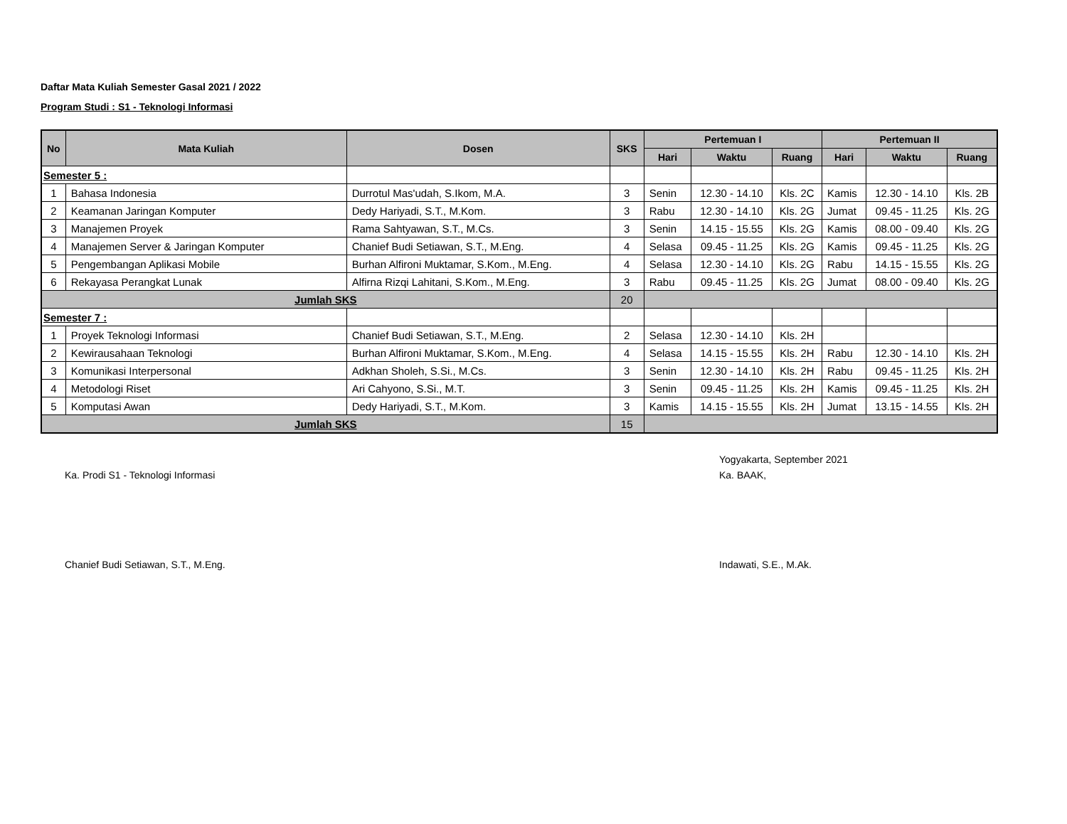Daftar Mata Kuliah Semester Gasal 2021 / 2022
Program Studi : S1 - Teknologi Informasi
| No | Mata Kuliah | Dosen | SKS | Pertemuan I | | | Pertemuan II | | |
| --- | --- | --- | --- | --- | --- | --- | --- | --- | --- |
| | | | | Hari | Waktu | Ruang | Hari | Waktu | Ruang |
| Semester 5 : | | | | | | | | | |
| 1 | Bahasa Indonesia | Durrotul Mas'udah, S.Ikom, M.A. | 3 | Senin | 12.30 - 14.10 | Kls. 2C | Kamis | 12.30 - 14.10 | Kls. 2B |
| 2 | Keamanan Jaringan Komputer | Dedy Hariyadi, S.T., M.Kom. | 3 | Rabu | 12.30 - 14.10 | Kls. 2G | Jumat | 09.45 - 11.25 | Kls. 2G |
| 3 | Manajemen Proyek | Rama Sahtyawan, S.T., M.Cs. | 3 | Senin | 14.15 - 15.55 | Kls. 2G | Kamis | 08.00 - 09.40 | Kls. 2G |
| 4 | Manajemen Server & Jaringan Komputer | Chanief Budi Setiawan, S.T., M.Eng. | 4 | Selasa | 09.45 - 11.25 | Kls. 2G | Kamis | 09.45 - 11.25 | Kls. 2G |
| 5 | Pengembangan Aplikasi Mobile | Burhan Alfironi Muktamar, S.Kom., M.Eng. | 4 | Selasa | 12.30 - 14.10 | Kls. 2G | Rabu | 14.15 - 15.55 | Kls. 2G |
| 6 | Rekayasa Perangkat Lunak | Alfirna Rizqi Lahitani, S.Kom., M.Eng. | 3 | Rabu | 09.45 - 11.25 | Kls. 2G | Jumat | 08.00 - 09.40 | Kls. 2G |
| Jumlah SKS | | | 20 | | | | | | |
| Semester 7 : | | | | | | | | | |
| 1 | Proyek Teknologi Informasi | Chanief Budi Setiawan, S.T., M.Eng. | 2 | Selasa | 12.30 - 14.10 | Kls. 2H | | | |
| 2 | Kewirausahaan Teknologi | Burhan Alfironi Muktamar, S.Kom., M.Eng. | 4 | Selasa | 14.15 - 15.55 | Kls. 2H | Rabu | 12.30 - 14.10 | Kls. 2H |
| 3 | Komunikasi Interpersonal | Adkhan Sholeh, S.Si., M.Cs. | 3 | Senin | 12.30 - 14.10 | Kls. 2H | Rabu | 09.45 - 11.25 | Kls. 2H |
| 4 | Metodologi Riset | Ari Cahyono, S.Si., M.T. | 3 | Senin | 09.45 - 11.25 | Kls. 2H | Kamis | 09.45 - 11.25 | Kls. 2H |
| 5 | Komputasi Awan | Dedy Hariyadi, S.T., M.Kom. | 3 | Kamis | 14.15 - 15.55 | Kls. 2H | Jumat | 13.15 - 14.55 | Kls. 2H |
| Jumlah SKS | | | 15 | | | | | | |
Ka. Prodi S1 - Teknologi Informasi
Chanief Budi Setiawan, S.T., M.Eng.
Yogyakarta, September 2021
Ka. BAAK,
Indawati, S.E., M.Ak.